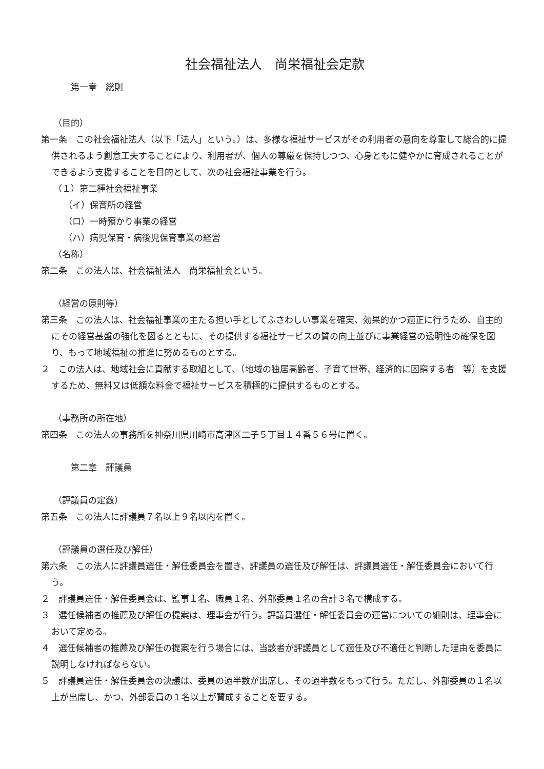社会福祉法人　尚栄福祉会定款
第一章　総則
（目的）
第一条　この社会福祉法人（以下「法人」という。）は、多様な福祉サービスがその利用者の意向を尊重して総合的に提供されるよう創意工夫することにより、利用者が、個人の尊厳を保持しつつ、心身ともに健やかに育成されることができるよう支援することを目的として、次の社会福祉事業を行う。
（１）第二種社会福祉事業
（イ）保育所の経営
（ロ）一時預かり事業の経営
（ハ）病児保育・病後児保育事業の経営
（名称）
第二条　この法人は、社会福祉法人　尚栄福祉会という。
（経営の原則等）
第三条　この法人は、社会福祉事業の主たる担い手としてふさわしい事業を確実、効果的かつ適正に行うため、自主的にその経営基盤の強化を図るとともに、その提供する福祉サービスの質の向上並びに事業経営の透明性の確保を図り、もって地域福祉の推進に努めるものとする。
２　この法人は、地域社会に貢献する取組として、（地域の独居高齢者、子育て世帯、経済的に困窮する者　等）を支援するため、無料又は低額な料金で福祉サービスを積極的に提供するものとする。
（事務所の所在地）
第四条　この法人の事務所を神奈川県川崎市高津区二子５丁目１４番５６号に置く。
第二章　評議員
（評議員の定数）
第五条　この法人に評議員７名以上９名以内を置く。
（評議員の選任及び解任）
第六条　この法人に評議員選任・解任委員会を置き、評議員の選任及び解任は、評議員選任・解任委員会において行う。
２　評議員選任・解任委員会は、監事１名、職員１名、外部委員１名の合計３名で構成する。
３　選任候補者の推薦及び解任の提案は、理事会が行う。評議員選任・解任委員会の運営についての細則は、理事会において定める。
４　選任候補者の推薦及び解任の提案を行う場合には、当該者が評議員として適任及び不適任と判断した理由を委員に説明しなければならない。
５　評議員選任・解任委員会の決議は、委員の過半数が出席し、その過半数をもって行う。ただし、外部委員の１名以上が出席し、かつ、外部委員の１名以上が賛成することを要する。